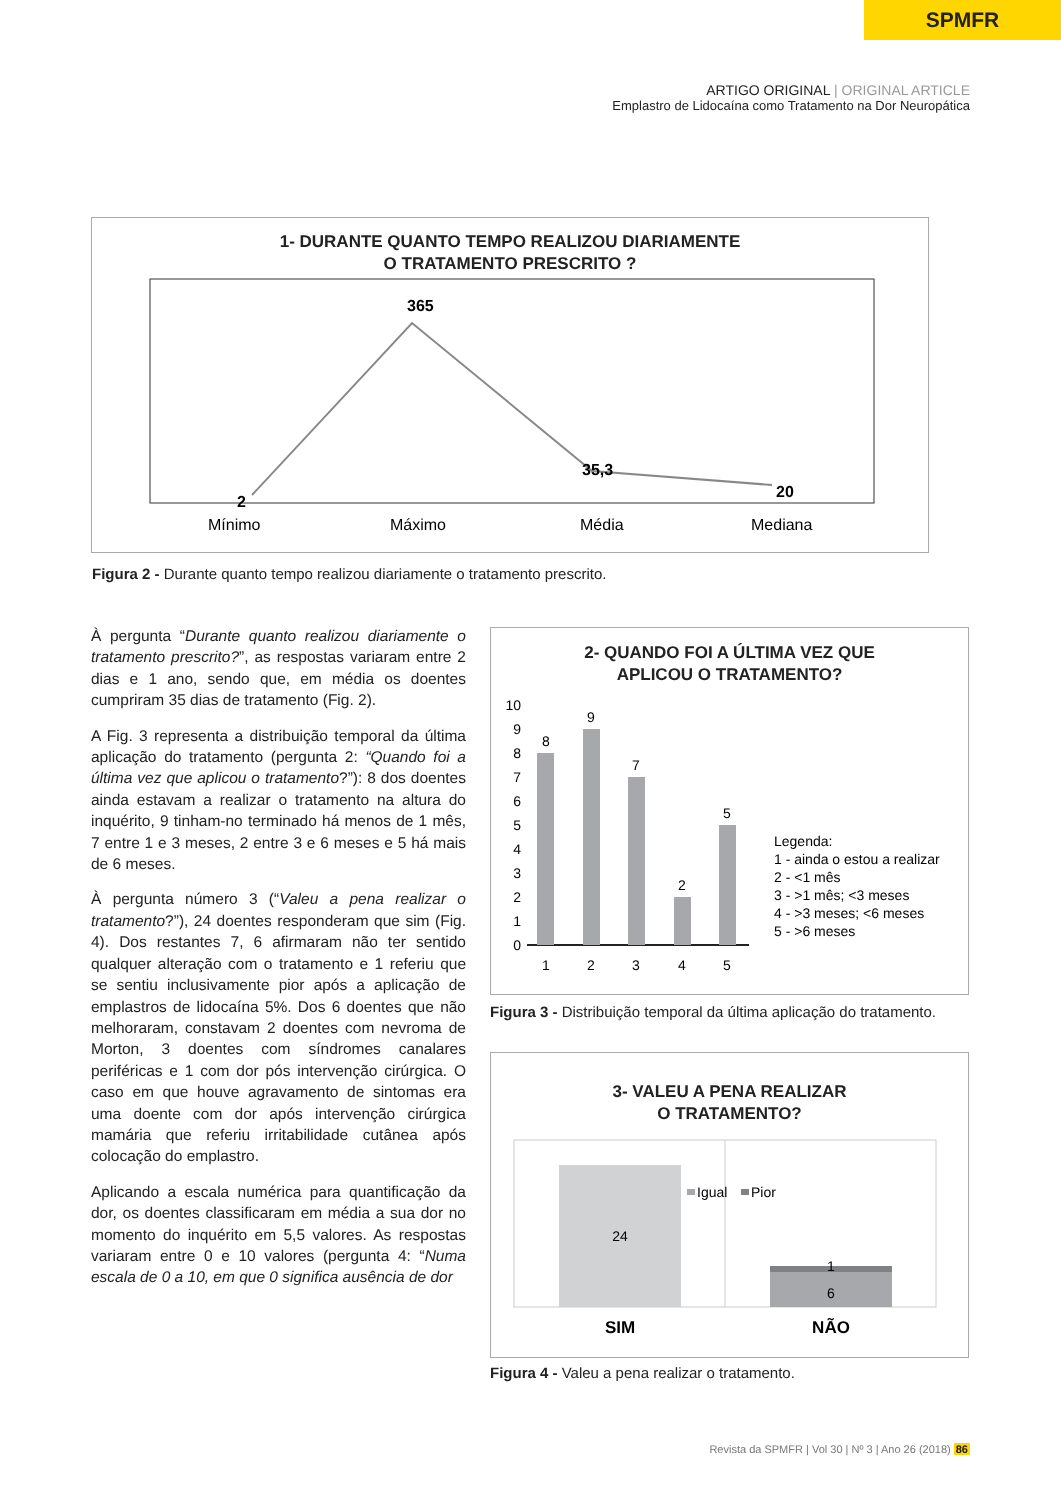SPMFR
ARTIGO ORIGINAL | ORIGINAL ARTICLE
Emplastro de Lidocaína como Tratamento na Dor Neuropática
1- DURANTE QUANTO TEMPO REALIZOU DIARIAMENTE
O TRATAMENTO PRESCRITO ?
2
365
35,3
20
Mínimo
Máximo
Média
Mediana
Figura 2 - Durante quanto tempo realizou diariamente o tratamento prescrito.
À pergunta “Durante quanto realizou diariamente o tratamento prescrito?”, as respostas variaram entre 2 dias e 1 ano, sendo que, em média os doentes cumpriram 35 dias de tratamento (Fig. 2).
A Fig. 3 representa a distribuição temporal da última aplicação do tratamento (pergunta 2: “Quando foi a última vez que aplicou o tratamento?”): 8 dos doentes ainda estavam a realizar o tratamento na altura do inquérito, 9 tinham-no terminado há menos de 1 mês, 7 entre 1 e 3 meses, 2 entre 3 e 6 meses e 5 há mais de 6 meses.
À pergunta número 3 (“Valeu a pena realizar o tratamento?”), 24 doentes responderam que sim (Fig. 4). Dos restantes 7, 6 afirmaram não ter sentido qualquer alteração com o tratamento e 1 referiu que se sentiu inclusivamente pior após a aplicação de emplastros de lidocaína 5%. Dos 6 doentes que não melhoraram, constavam 2 doentes com nevroma de Morton, 3 doentes com síndromes canalares periféricas e 1 com dor pós intervenção cirúrgica. O caso em que houve agravamento de sintomas era uma doente com dor após intervenção cirúrgica mamária que referiu irritabilidade cutânea após colocação do emplastro.
Aplicando a escala numérica para quantificação da dor, os doentes classificaram em média a sua dor no momento do inquérito em 5,5 valores. As respostas variaram entre 0 e 10 valores (pergunta 4: “Numa escala de 0 a 10, em que 0 significa ausência de dor
2- QUANDO FOI A ÚLTIMA VEZ QUE
APLICOU O TRATAMENTO?
10
9
8
7
6
5
4
3
2
1
0
8
9
7
2
5
1
2
3
4
5
Legenda:
1 - ainda o estou a realizar
2 - <1 mês
3 - >1 mês; <3 meses
4 - >3 meses; <6 meses
5 - >6 meses
Figura 3 - Distribuição temporal da última aplicação do tratamento.
3- VALEU A PENA REALIZAR
O TRATAMENTO?
Igual
Pior
24
1
6
SIM
NÃO
Figura 4 - Valeu a pena realizar o tratamento.
Revista da SPMFR | Vol 30 | Nº 3 | Ano 26 (2018) 86